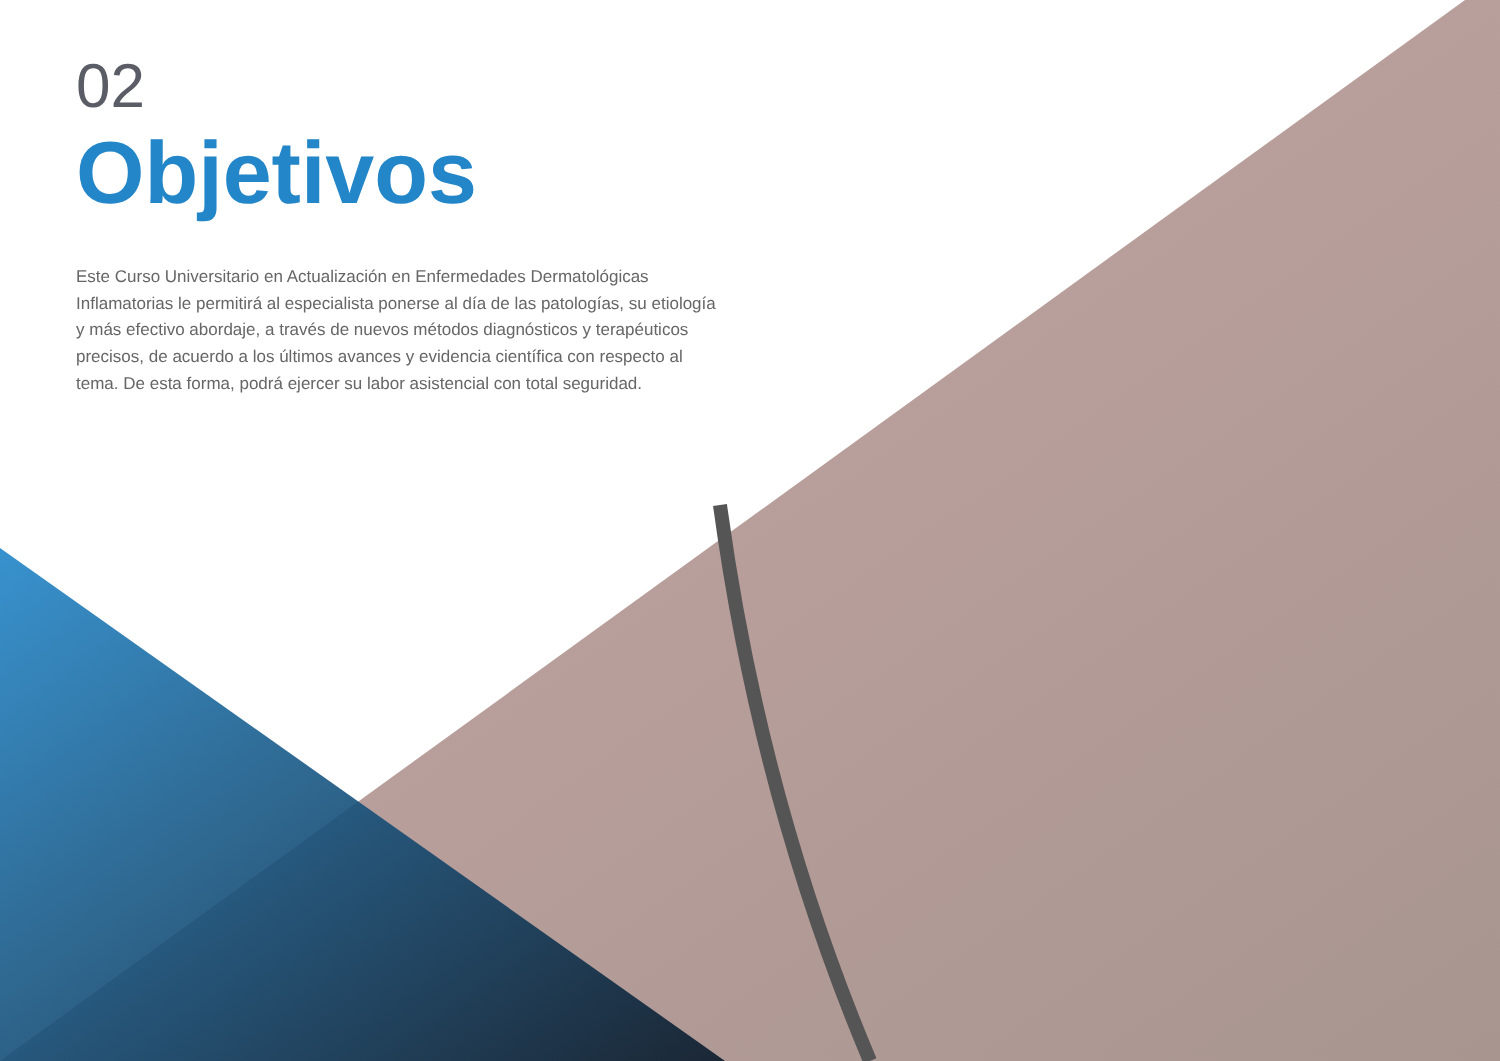02
Objetivos
Este Curso Universitario en Actualización en Enfermedades Dermatológicas Inflamatorias le permitirá al especialista ponerse al día de las patologías, su etiología y más efectivo abordaje, a través de nuevos métodos diagnósticos y terapéuticos precisos, de acuerdo a los últimos avances y evidencia científica con respecto al tema. De esta forma, podrá ejercer su labor asistencial con total seguridad.